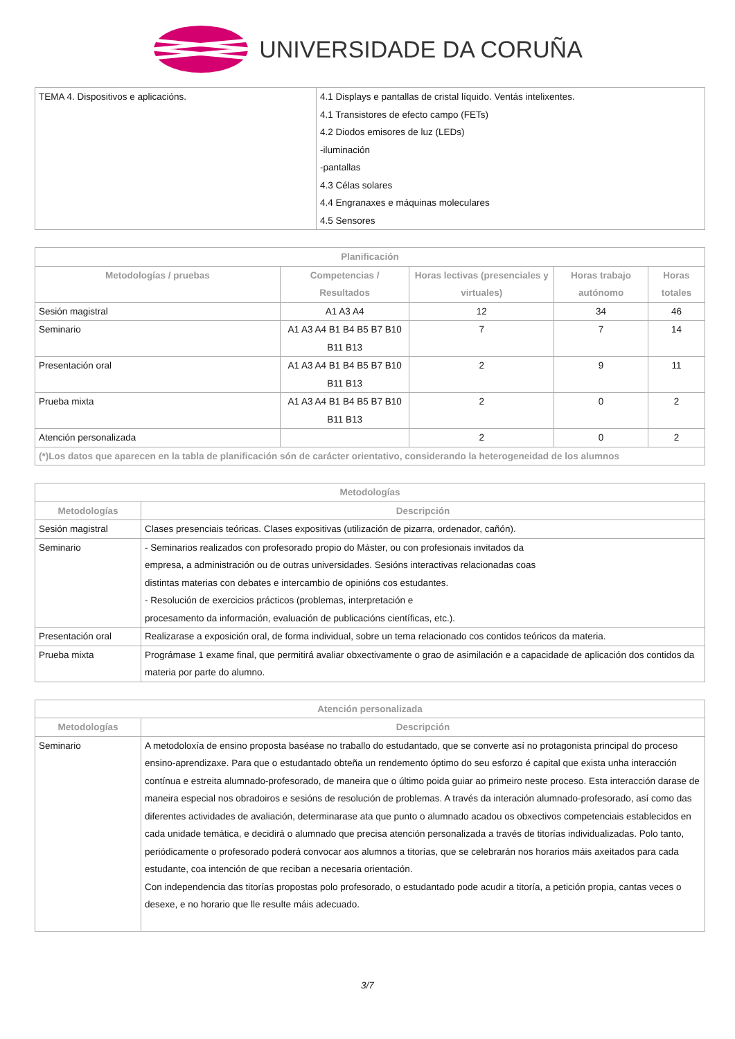UNIVERSIDADE DA CORUÑA
| TEMA 4. Dispositivos e aplicacións. | 4.1 Displays e pantallas de cristal líquido. Ventás intelixentes. 4.1 Transistores de efecto campo (FETs) 4.2 Diodos emisores de luz (LEDs) -iluminación -pantallas 4.3 Célas solares 4.4 Engranaxes e máquinas moleculares 4.5 Sensores |
| Planificación | | | | |
| --- | --- | --- | --- | --- |
| Metodologías / pruebas | Competencias / Resultados | Horas lectivas (presenciales y virtuales) | Horas trabajo autónomo | Horas totales |
| Sesión magistral | A1 A3 A4 | 12 | 34 | 46 |
| Seminario | A1 A3 A4 B1 B4 B5 B7 B10 B11 B13 | 7 | 7 | 14 |
| Presentación oral | A1 A3 A4 B1 B4 B5 B7 B10 B11 B13 | 2 | 9 | 11 |
| Prueba mixta | A1 A3 A4 B1 B4 B5 B7 B10 B11 B13 | 2 | 0 | 2 |
| Atención personalizada | | 2 | 0 | 2 |
| (*)Los datos que aparecen en la tabla de planificación són de carácter orientativo, considerando la heterogeneidad de los alumnos | | | | |
| Metodologías | |
| --- | --- |
| Metodologías | Descripción |
| Sesión magistral | Clases presenciais teóricas. Clases expositivas (utilización de pizarra, ordenador, cañón). |
| Seminario | - Seminarios realizados con profesorado propio do Máster, ou con profesionais invitados da empresa, a administración ou de outras universidades. Sesións interactivas relacionadas coas distintas materias con debates e intercambio de opinións cos estudantes. - Resolución de exercicios prácticos (problemas, interpretación e procesamento da información, evaluación de publicacións científicas, etc.). |
| Presentación oral | Realizarase a exposición oral, de forma individual, sobre un tema relacionado cos contidos teóricos da materia. |
| Prueba mixta | Prográmase 1 exame final, que permitirá avaliar obxectivamente o grao de asimilación e a capacidade de aplicación dos contidos da materia por parte do alumno. |
| Atención personalizada | |
| --- | --- |
| Metodologías | Descripción |
| Seminario | A metodoloxía de ensino proposta baséase no traballo do estudantado, que se converte así no protagonista principal do proceso ensino-aprendizaxe. Para que o estudantado obteña un rendemento óptimo do seu esforzo é capital que exista unha interacción contínua e estreita alumnado-profesorado, de maneira que o último poida guiar ao primeiro neste proceso. Esta interacción darase de maneira especial nos obradoiros e sesións de resolución de problemas. A través da interación alumnado-profesorado, así como das diferentes actividades de avaliación, determinarase ata que punto o alumnado acadou os obxectivos competenciais establecidos en cada unidade temática, e decidirá o alumnado que precisa atención personalizada a través de titorías individualizadas. Polo tanto, periódicamente o profesorado poderá convocar aos alumnos a titorías, que se celebrarán nos horarios máis axeitados para cada estudante, coa intención de que reciban a necesaria orientación. Con independencia das titorías propostas polo profesorado, o estudantado pode acudir a titoría, a petición propia, cantas veces o desexe, e no horario que lle resulte máis adecuado. |
3/7